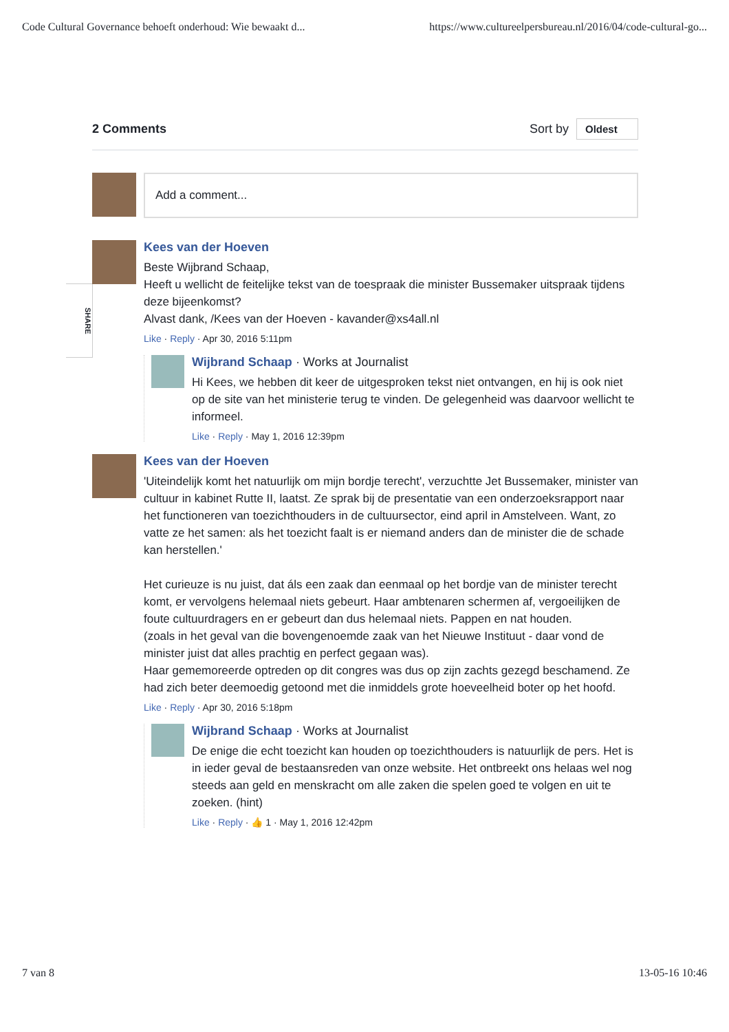Code Cultural Governance behoeft onderhoud: Wie bewaakt d... https://www.cultureelpersbureau.nl/2016/04/code-cultural-go...
SHARE
2 Comments Sort by Oldest
Add a comment...
Kees van der Hoeven
Beste Wijbrand Schaap,
Heeft u wellicht de feitelijke tekst van de toespraak die minister Bussemaker uitspraak tijdens deze bijeenkomst?
Alvast dank, /Kees van der Hoeven - kavander@xs4all.nl
Like · Reply · Apr 30, 2016 5:11pm
Wijbrand Schaap · Works at Journalist
Hi Kees, we hebben dit keer de uitgesproken tekst niet ontvangen, en hij is ook niet op de site van het ministerie terug te vinden. De gelegenheid was daarvoor wellicht te informeel.
Like · Reply · May 1, 2016 12:39pm
Kees van der Hoeven
'Uiteindelijk komt het natuurlijk om mijn bordje terecht', verzuchtte Jet Bussemaker, minister van cultuur in kabinet Rutte II, laatst. Ze sprak bij de presentatie van een onderzoeksrapport naar het functioneren van toezichthouders in de cultuursector, eind april in Amstelveen. Want, zo vatte ze het samen: als het toezicht faalt is er niemand anders dan de minister die de schade kan herstellen.'
Het curieuze is nu juist, dat áls een zaak dan eenmaal op het bordje van de minister terecht komt, er vervolgens helemaal niets gebeurt. Haar ambtenaren schermen af, vergoeilijken de foute cultuurdragers en er gebeurt dan dus helemaal niets. Pappen en nat houden.
(zoals in het geval van die bovengenoemde zaak van het Nieuwe Instituut - daar vond de minister juist dat alles prachtig en perfect gegaan was).
Haar gememoreerde optreden op dit congres was dus op zijn zachts gezegd beschamend. Ze had zich beter deemoedig getoond met die inmiddels grote hoeveelheid boter op het hoofd.
Like · Reply · Apr 30, 2016 5:18pm
Wijbrand Schaap · Works at Journalist
De enige die echt toezicht kan houden op toezichthouders is natuurlijk de pers. Het is in ieder geval de bestaansreden van onze website. Het ontbreekt ons helaas wel nog steeds aan geld en menskracht om alle zaken die spelen goed te volgen en uit te zoeken. (hint)
Like · Reply · 👍 1 · May 1, 2016 12:42pm
7 van 8 13-05-16 10:46